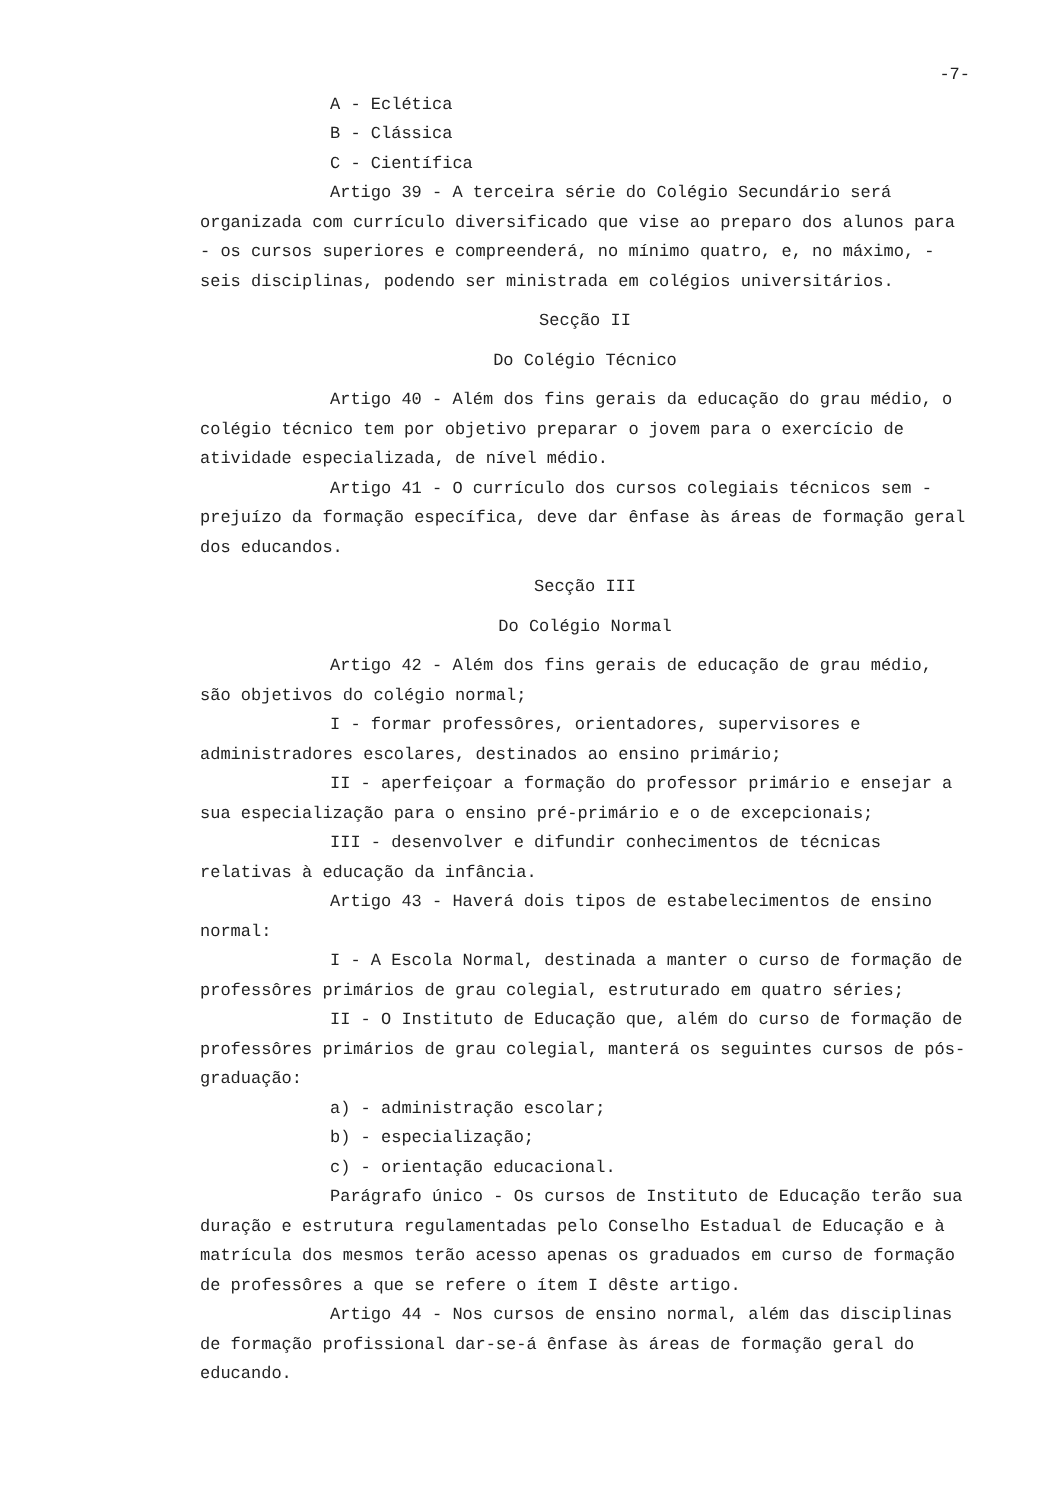-7-
A - Eclética
B - Clássica
C - Científica
Artigo 39 - A terceira série do Colégio Secundário será organizada com currículo diversificado que vise ao preparo dos alunos para - os cursos superiores e compreenderá, no mínimo quatro, e, no máximo, - seis disciplinas, podendo ser ministrada em colégios universitários.
Secção II
Do Colégio Técnico
Artigo 40 - Além dos fins gerais da educação do grau médio, o colégio técnico tem por objetivo preparar o jovem para o exercício de atividade especializada, de nível médio.
Artigo 41 - O currículo dos cursos colegiais técnicos sem - prejuízo da formação específica, deve dar ênfase às áreas de formação geral dos educandos.
Secção III
Do Colégio Normal
Artigo 42 - Além dos fins gerais de educação de grau médio, são objetivos do colégio normal;
I - formar professôres, orientadores, supervisores e administradores escolares, destinados ao ensino primário;
II - aperfeiçoar a formação do professor primário e ensejar a sua especialização para o ensino pré-primário e o de excepcionais;
III - desenvolver e difundir conhecimentos de técnicas relativas à educação da infância.
Artigo 43 - Haverá dois tipos de estabelecimentos de ensino normal:
I - A Escola Normal, destinada a manter o curso de formação de professôres primários de grau colegial, estruturado em quatro séries;
II - O Instituto de Educação que, além do curso de formação de professôres primários de grau colegial, manterá os seguintes cursos de pós-graduação:
a) - administração escolar;
b) - especialização;
c) - orientação educacional.
Parágrafo único - Os cursos de Instituto de Educação terão sua duração e estrutura regulamentadas pelo Conselho Estadual de Educação e à matrícula dos mesmos terão acesso apenas os graduados em curso de formação de professôres a que se refere o ítem I dêste artigo.
Artigo 44 - Nos cursos de ensino normal, além das disciplinas de formação profissional dar-se-á ênfase às áreas de formação geral do educando.